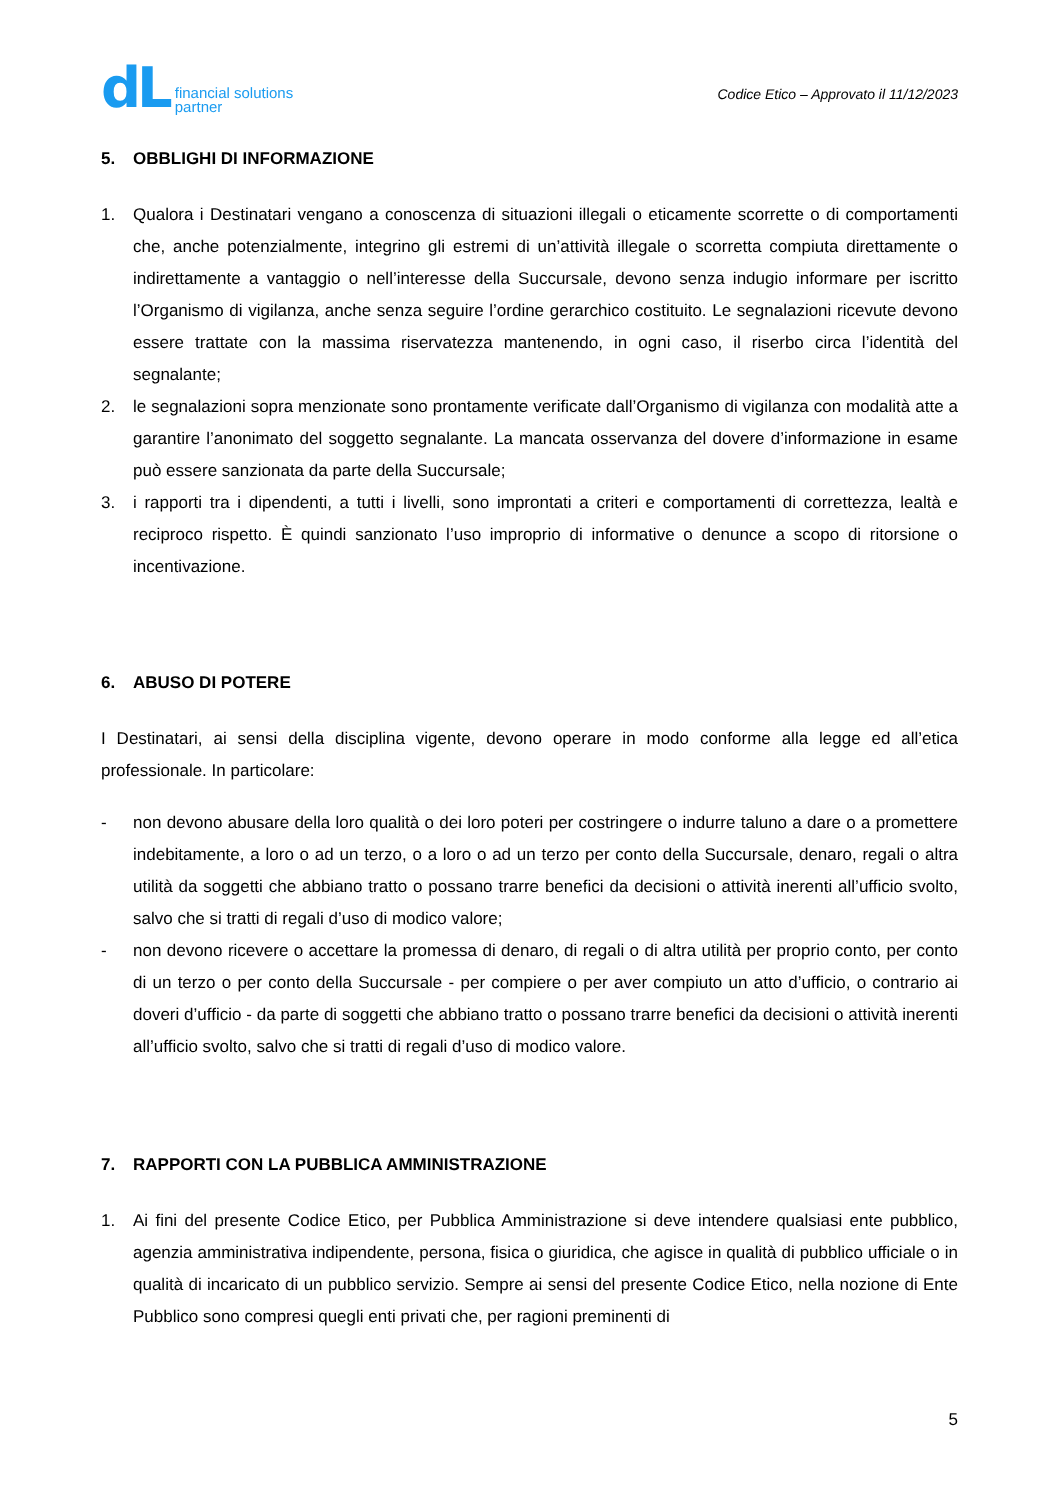dL
financial solutions
partner
Codice Etico – Approvato il 11/12/2023
5. OBBLIGHI DI INFORMAZIONE
1. Qualora i Destinatari vengano a conoscenza di situazioni illegali o eticamente scorrette o di comportamenti che, anche potenzialmente, integrino gli estremi di un’attività illegale o scorretta compiuta direttamente o indirettamente a vantaggio o nell’interesse della Succursale, devono senza indugio informare per iscritto l’Organismo di vigilanza, anche senza seguire l’ordine gerarchico costituito. Le segnalazioni ricevute devono essere trattate con la massima riservatezza mantenendo, in ogni caso, il riserbo circa l’identità del segnalante;
2. le segnalazioni sopra menzionate sono prontamente verificate dall’Organismo di vigilanza con modalità atte a garantire l’anonimato del soggetto segnalante. La mancata osservanza del dovere d’informazione in esame può essere sanzionata da parte della Succursale;
3. i rapporti tra i dipendenti, a tutti i livelli, sono improntati a criteri e comportamenti di correttezza, lealtà e reciproco rispetto. È quindi sanzionato l’uso improprio di informative o denunce a scopo di ritorsione o incentivazione.
6. ABUSO DI POTERE
I Destinatari, ai sensi della disciplina vigente, devono operare in modo conforme alla legge ed all’etica professionale. In particolare:
- non devono abusare della loro qualità o dei loro poteri per costringere o indurre taluno a dare o a promettere indebitamente, a loro o ad un terzo, o a loro o ad un terzo per conto della Succursale, denaro, regali o altra utilità da soggetti che abbiano tratto o possano trarre benefici da decisioni o attività inerenti all’ufficio svolto, salvo che si tratti di regali d’uso di modico valore;
- non devono ricevere o accettare la promessa di denaro, di regali o di altra utilità per proprio conto, per conto di un terzo o per conto della Succursale - per compiere o per aver compiuto un atto d’ufficio, o contrario ai doveri d’ufficio - da parte di soggetti che abbiano tratto o possano trarre benefici da decisioni o attività inerenti all’ufficio svolto, salvo che si tratti di regali d’uso di modico valore.
7. RAPPORTI CON LA PUBBLICA AMMINISTRAZIONE
1. Ai fini del presente Codice Etico, per Pubblica Amministrazione si deve intendere qualsiasi ente pubblico, agenzia amministrativa indipendente, persona, fisica o giuridica, che agisce in qualità di pubblico ufficiale o in qualità di incaricato di un pubblico servizio. Sempre ai sensi del presente Codice Etico, nella nozione di Ente Pubblico sono compresi quegli enti privati che, per ragioni preminenti di
5